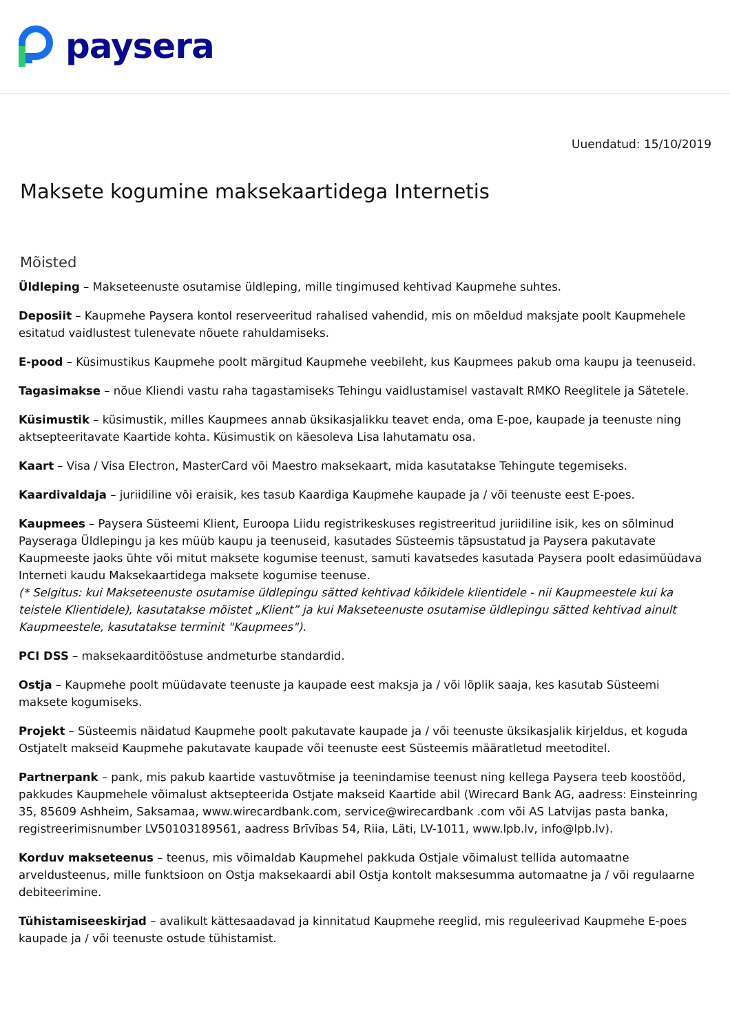paysera
Uuendatud: 15/10/2019
Maksete kogumine maksekaartidega Internetis
Mõisted
Üldleping – Makseteenuste osutamise üldleping, mille tingimused kehtivad Kaupmehe suhtes.
Deposiit – Kaupmehe Paysera kontol reserveeritud rahalised vahendid, mis on mõeldud maksjate poolt Kaupmehele esitatud vaidlustest tulenevate nõuete rahuldamiseks.
E-pood – Küsimustikus Kaupmehe poolt märgitud Kaupmehe veebileht, kus Kaupmees pakub oma kaupu ja teenuseid.
Tagasimakse – nõue Kliendi vastu raha tagastamiseks Tehingu vaidlustamisel vastavalt RMKO Reeglitele ja Sätetele.
Küsimustik – küsimustik, milles Kaupmees annab üksikasjalikku teavet enda, oma E-poe, kaupade ja teenuste ning aktsepteeritavate Kaartide kohta. Küsimustik on käesoleva Lisa lahutamatu osa.
Kaart – Visa / Visa Electron, MasterCard või Maestro maksekaart, mida kasutatakse Tehingute tegemiseks.
Kaardivaldaja – juriidiline või eraisik, kes tasub Kaardiga Kaupmehe kaupade ja / või teenuste eest E-poes.
Kaupmees – Paysera Süsteemi Klient, Euroopa Liidu registrikeskuses registreeritud juriidiline isik, kes on sõlminud Payseraga Üldlepingu ja kes müüb kaupu ja teenuseid, kasutades Süsteemis täpsustatud ja Paysera pakutavate Kaupmeeste jaoks ühte või mitut maksete kogumise teenust, samuti kavatsedes kasutada Paysera poolt edasimüüdava Interneti kaudu Maksekaartidega maksete kogumise teenuse.
(* Selgitus: kui Makseteenuste osutamise üldlepingu sätted kehtivad kõikidele klientidele - nii Kaupmeestele kui ka teistele Klientidele), kasutatakse mõistet „Klient” ja kui Makseteenuste osutamise üldlepingu sätted kehtivad ainult Kaupmeestele, kasutatakse terminit "Kaupmees").
PCI DSS – maksekaarditööstuse andmeturbe standardid.
Ostja – Kaupmehe poolt müüdavate teenuste ja kaupade eest maksja ja / või lõplik saaja, kes kasutab Süsteemi maksete kogumiseks.
Projekt – Süsteemis näidatud Kaupmehe poolt pakutavate kaupade ja / või teenuste üksikasjalik kirjeldus, et koguda Ostjatelt makseid Kaupmehe pakutavate kaupade või teenuste eest Süsteemis määratletud meetoditel.
Partnerpank – pank, mis pakub kaartide vastuvõtmise ja teenindamise teenust ning kellega Paysera teeb koostööd, pakkudes Kaupmehele võimalust aktsepteerida Ostjate makseid Kaartide abil (Wirecard Bank AG, aadress: Einsteinring 35, 85609 Ashheim, Saksamaa, www.wirecardbank.com, service@wirecardbank .com või AS Latvijas pasta banka, registreerimisnumber LV50103189561, aadress Brīvības 54, Riia, Läti, LV-1011, www.lpb.lv, info@lpb.lv).
Korduv makseteenus – teenus, mis võimaldab Kaupmehel pakkuda Ostjale võimalust tellida automaatne arveldusteenus, mille funktsioon on Ostja maksekaardi abil Ostja kontolt maksesumma automaatne ja / või regulaarne debiteerimine.
Tühistamiseeskirjad – avalikult kättesaadavad ja kinnitatud Kaupmehe reeglid, mis reguleerivad Kaupmehe E-poes kaupade ja / või teenuste ostude tühistamist.